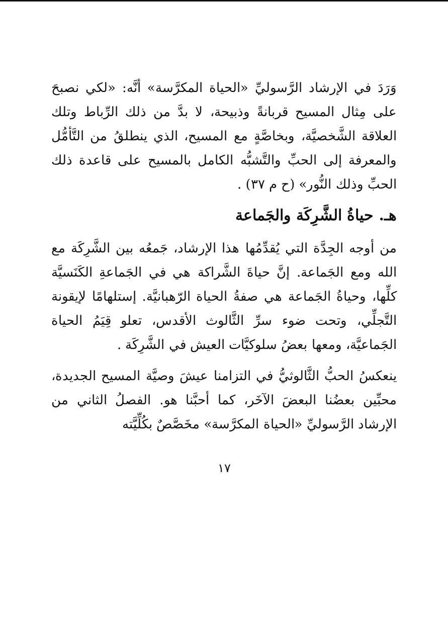وَرَدَ في الإرشاد الرَّسوليِّ «الحياة المكرَّسة» أنَّه: «لكي نصبحَ على مِثال المسيح قربانةً وذبيحة، لا بدَّ من ذلك الرِّباط وتلك العلاقة الشَّخصيَّة، وبخاصَّةٍ مع المسيح، الذي ينطلقُ من التَّأمُّل والمعرفة إلى الحبِّ والتَّشبُّه الكامل بالمسيح على قاعدة ذلك الحبِّ وذلك النُّور» (ح م ٣٧) .
هـ. حياةُ الشَّرِكَة والجَماعة
من أوجه الجِدَّة التي يُقدِّمُها هذا الإرشاد، جَمعُه بين الشَّرِكَة مع الله ومع الجَماعة. إنَّ حياةَ الشَّراكة هي في الجَماعةِ الكَنَسيَّة كلِّها، وحياةُ الجَماعة هي صفةُ الحياة الرّهبانيَّة. إستلهامًا لإيقونة التَّجلِّي، وتحت ضوء سرِّ الثَّالوث الأقدس، تعلو قِيَمُ الحياة الجَماعيَّة، ومعها بعضُ سلوكيَّات العيش في الشَّرِكَة .
ينعكسُ الحبُّ الثَّالوثيُّ في التزامنا عيشَ وصيَّة المسيح الجديدة، محبِّين بعضُنا البعضَ الآخَر، كما أحبَّنا هو. الفصلُ الثاني من الإرشاد الرَّسوليِّ «الحياة المكرَّسة» مخَصَّصٌ بكُلِّيَّته
١٧